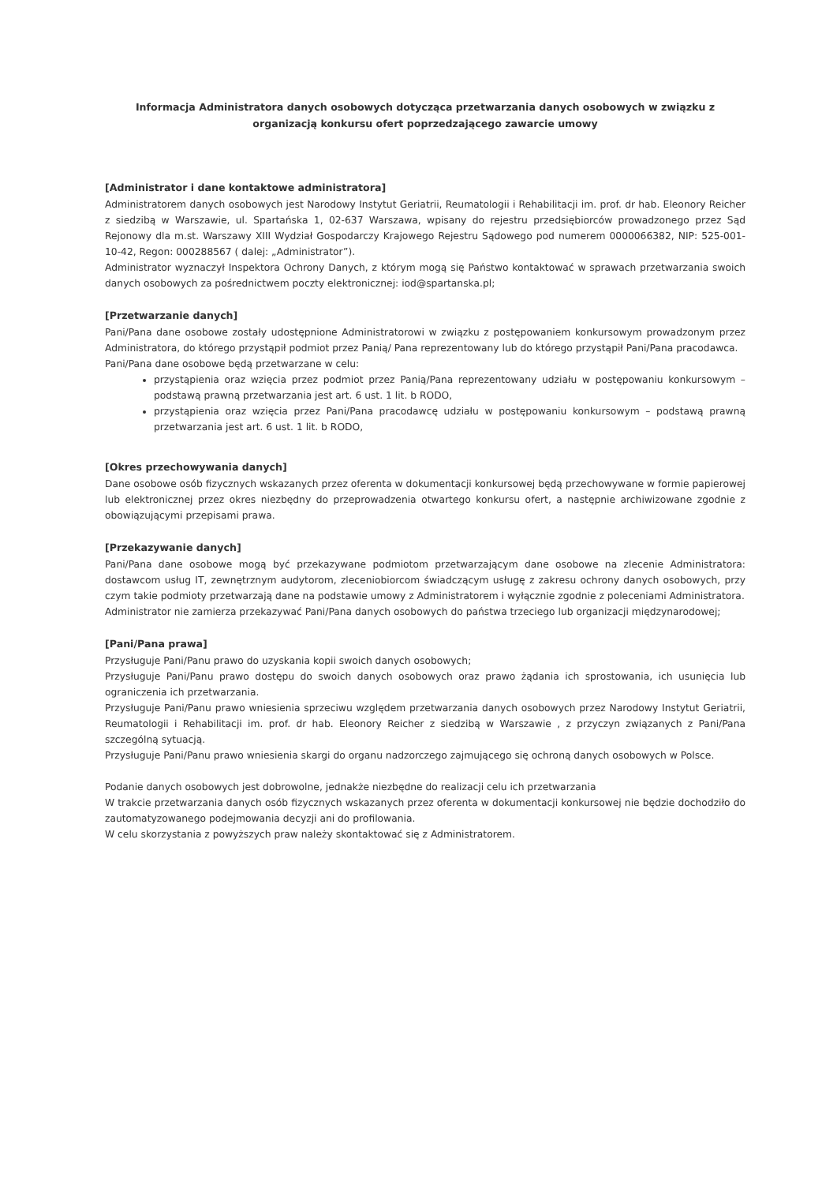Informacja Administratora danych osobowych dotycząca przetwarzania danych osobowych w związku z organizacją konkursu ofert poprzedzającego zawarcie umowy
[Administrator i dane kontaktowe administratora]
Administratorem danych osobowych jest Narodowy Instytut Geriatrii, Reumatologii i Rehabilitacji im. prof. dr hab. Eleonory Reicher z siedzibą w Warszawie, ul. Spartańska 1, 02-637 Warszawa, wpisany do rejestru przedsiębiorców prowadzonego przez Sąd Rejonowy dla m.st. Warszawy XIII Wydział Gospodarczy Krajowego Rejestru Sądowego pod numerem 0000066382, NIP: 525-001-10-42, Regon: 000288567 ( dalej: „Administrator”).
Administrator wyznaczył Inspektora Ochrony Danych, z którym mogą się Państwo kontaktować w sprawach przetwarzania swoich danych osobowych za pośrednictwem poczty elektronicznej: iod@spartanska.pl;
[Przetwarzanie danych]
Pani/Pana dane osobowe zostały udostępnione Administratorowi w związku z postępowaniem konkursowym prowadzonym przez Administratora, do którego przystąpił podmiot przez Panią/ Pana reprezentowany lub do którego przystąpił Pani/Pana pracodawca.
Pani/Pana dane osobowe będą przetwarzane w celu:
przystąpienia oraz wzięcia przez podmiot przez Panią/Pana reprezentowany udziału w postępowaniu konkursowym – podstawą prawną przetwarzania jest art. 6 ust. 1 lit. b RODO,
przystąpienia oraz wzięcia przez Pani/Pana pracodawcę udziału w postępowaniu konkursowym – podstawą prawną przetwarzania jest art. 6 ust. 1 lit. b RODO,
[Okres przechowywania danych]
Dane osobowe osób fizycznych wskazanych przez oferenta w dokumentacji konkursowej będą przechowywane w formie papierowej lub elektronicznej przez okres niezbędny do przeprowadzenia otwartego konkursu ofert, a następnie archiwizowane zgodnie z obowiązującymi przepisami prawa.
[Przekazywanie danych]
Pani/Pana dane osobowe mogą być przekazywane podmiotom przetwarzającym dane osobowe na zlecenie Administratora: dostawcom usług IT, zewnętrznym audytorom, zleceniobiorcom świadczącym usługę z zakresu ochrony danych osobowych, przy czym takie podmioty przetwarzają dane na podstawie umowy z Administratorem i wyłącznie zgodnie z poleceniami Administratora.
Administrator nie zamierza przekazywać Pani/Pana danych osobowych do państwa trzeciego lub organizacji międzynarodowej;
[Pani/Pana prawa]
Przysługuje Pani/Panu prawo do uzyskania kopii swoich danych osobowych;
Przysługuje Pani/Panu prawo dostępu do swoich danych osobowych oraz prawo żądania ich sprostowania, ich usunięcia lub ograniczenia ich przetwarzania.
Przysługuje Pani/Panu prawo wniesienia sprzeciwu względem przetwarzania danych osobowych przez Narodowy Instytut Geriatrii, Reumatologii i Rehabilitacji im. prof. dr hab. Eleonory Reicher z siedzibą w Warszawie , z przyczyn związanych z Pani/Pana szczególną sytuacją.
Przysługuje Pani/Panu prawo wniesienia skargi do organu nadzorczego zajmującego się ochroną danych osobowych w Polsce.
Podanie danych osobowych jest dobrowolne, jednakże niezbędne do realizacji celu ich przetwarzania
W trakcie przetwarzania danych osób fizycznych wskazanych przez oferenta w dokumentacji konkursowej nie będzie dochodziło do zautomatyzowanego podejmowania decyzji ani do profilowania.
W celu skorzystania z powyższych praw należy skontaktować się z Administratorem.